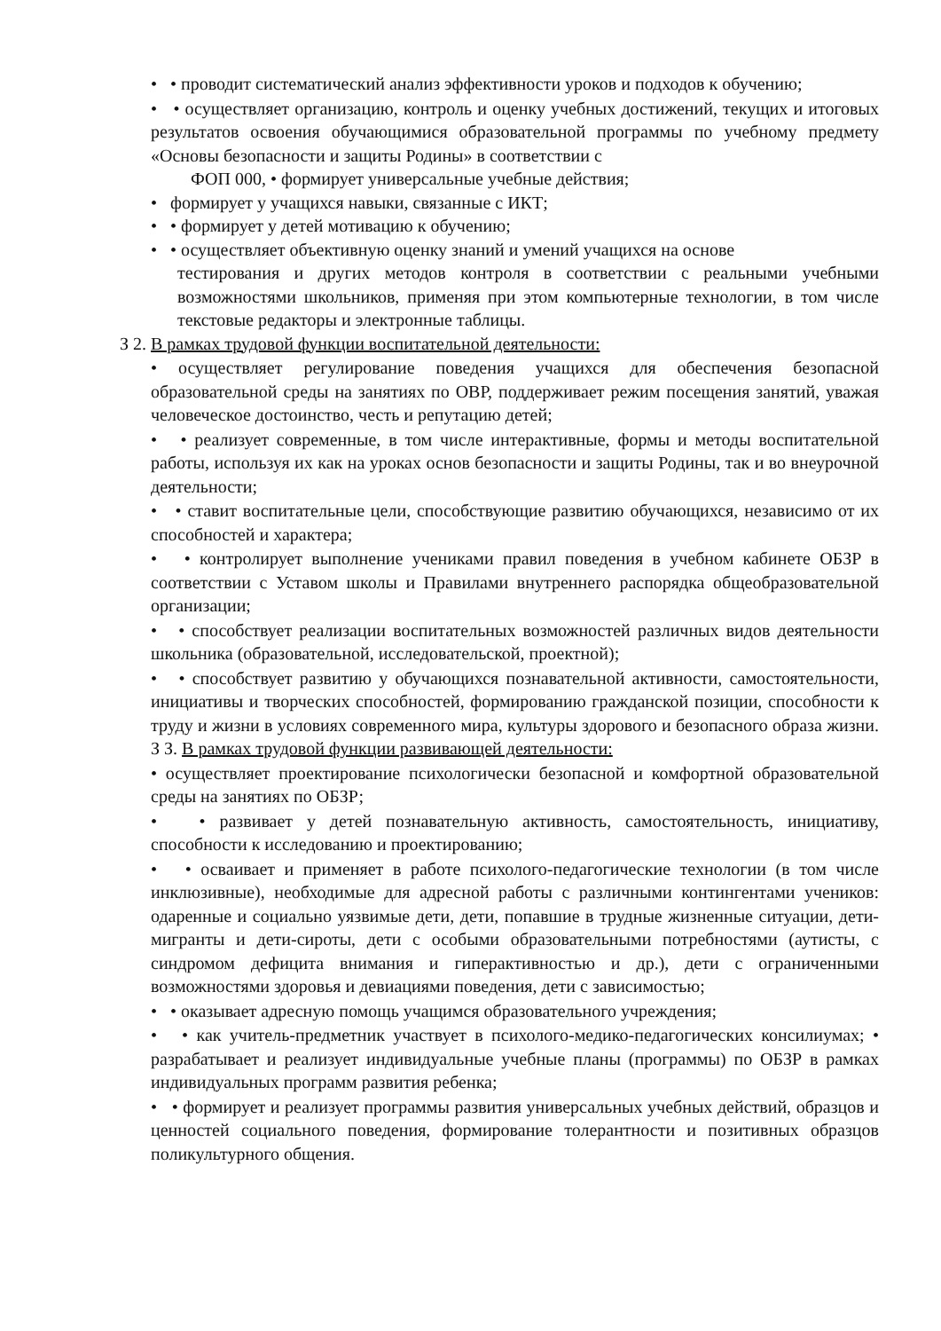• • проводит систематический анализ эффективности уроков и подходов к обучению;
• • осуществляет организацию, контроль и оценку учебных достижений, текущих и итоговых результатов освоения обучающимися образовательной программы по учебному предмету «Основы безопасности и защиты Родины» в соответствии с
ФОП 000, • формирует универсальные учебные действия;
• формирует у учащихся навыки, связанные с ИКТ;
• • формирует у детей мотивацию к обучению;
• • осуществляет объективную оценку знаний и умений учащихся на основе
тестирования и других методов контроля в соответствии с реальными учебными возможностями школьников, применяя при этом компьютерные технологии, в том числе текстовые редакторы и электронные таблицы.
З 2. В рамках трудовой функции воспитательной деятельности:
• осуществляет регулирование поведения учащихся для обеспечения безопасной образовательной среды на занятиях по ОВР, поддерживает режим посещения занятий, уважая человеческое достоинство, честь и репутацию детей;
• • реализует современные, в том числе интерактивные, формы и методы воспитательной работы, используя их как на уроках основ безопасности и защиты Родины, так и во внеурочной деятельности;
• • ставит воспитательные цели, способствующие развитию обучающихся, независимо от их способностей и характера;
• • контролирует выполнение учениками правил поведения в учебном кабинете ОБЗР в соответствии с Уставом школы и Правилами внутреннего распорядка общеобразовательной организации;
• • способствует реализации воспитательных возможностей различных видов деятельности школьника (образовательной, исследовательской, проектной);
• • способствует развитию у обучающихся познавательной активности, самостоятельности, инициативы и творческих способностей, формированию гражданской позиции, способности к труду и жизни в условиях современного мира, культуры здорового и безопасного образа жизни. З З. В рамках трудовой функции развивающей деятельности:
• осуществляет проектирование психологически безопасной и комфортной образовательной среды на занятиях по ОБЗР;
• • развивает у детей познавательную активность, самостоятельность, инициативу, способности к исследованию и проектированию;
• • осваивает и применяет в работе психолого-педагогические технологии (в том числе инклюзивные), необходимые для адресной работы с различными контингентами учеников: одаренные и социально уязвимые дети, дети, попавшие в трудные жизненные ситуации, дети-мигранты и дети-сироты, дети с особыми образовательными потребностями (аутисты, с синдромом дефицита внимания и гиперактивностью и др.), дети с ограниченными возможностями здоровья и девиациями поведения, дети с зависимостью;
• • оказывает адресную помощь учащимся образовательного учреждения;
• • как учитель-предметник участвует в психолого-медико-педагогических консилиумах; • разрабатывает и реализует индивидуальные учебные планы (программы) по ОБЗР в рамках индивидуальных программ развития ребенка;
• • формирует и реализует программы развития универсальных учебных действий, образцов и ценностей социального поведения, формирование толерантности и позитивных образцов поликультурного общения.